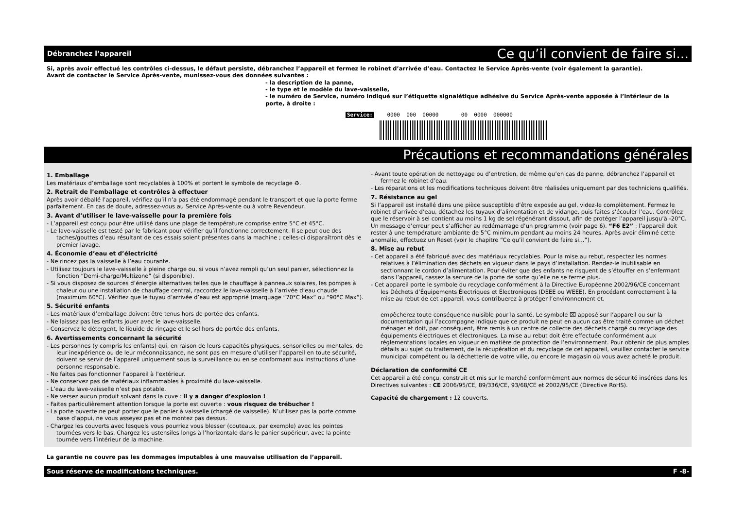Débranchez l’appareil Ce qu’il convient de faire si...
Si, après avoir effectué les contrôles ci-dessus, le défaut persiste, débranchez l’appareil et fermez le robinet d’arrivée d’eau. Contactez le Service Après-vente (voir également la garantie).
Avant de contacter le Service Après-vente, munissez-vous des données suivantes :
- la description de la panne,
- le type et le modèle du lave-vaisselle,
- le numéro de Service, numéro indiqué sur l’étiquette signalétique adhésive du Service Après-vente apposée à l’intérieur de la porte, à droite :
Service: 0000 000 00000 00 0000 000000
Précautions et recommandations générales
1. Emballage
Les matériaux d’emballage sont recyclables à 100% et portent le symbole de recyclage ♻.
2. Retrait de l’emballage et contrôles à effectuer
Après avoir déballé l’appareil, vérifiez qu’il n’a pas été endommagé pendant le transport et que la porte ferme parfaitement. En cas de doute, adressez-vous au Service Après-vente ou à votre Revendeur.
3. Avant d’utiliser le lave-vaisselle pour la première fois
- L’appareil est conçu pour être utilisé dans une plage de température comprise entre 5°C et 45°C.
- Le lave-vaisselle est testé par le fabricant pour vérifier qu’il fonctionne correctement. Il se peut que des taches/gouttes d’eau résultant de ces essais soient présentes dans la machine ; celles-ci disparaîtront dès le premier lavage.
4. Économie d’eau et d’électricité
- Ne rincez pas la vaisselle à l’eau courante.
- Utilisez toujours le lave-vaisselle à pleine charge ou, si vous n’avez rempli qu’un seul panier, sélectionnez la fonction “Demi-charge/Multizone” (si disponible).
- Si vous disposez de sources d’énergie alternatives telles que le chauffage à panneaux solaires, les pompes à chaleur ou une installation de chauffage central, raccordez le lave-vaisselle à l’arrivée d’eau chaude (maximum 60°C). Vérifiez que le tuyau d’arrivée d’eau est approprié (marquage “70°C Max” ou “90°C Max”).
5. Sécurité enfants
- Les matériaux d’emballage doivent être tenus hors de portée des enfants.
- Ne laissez pas les enfants jouer avec le lave-vaisselle.
- Conservez le détergent, le liquide de rinçage et le sel hors de portée des enfants.
6. Avertissements concernant la sécurité
- Les personnes (y compris les enfants) qui, en raison de leurs capacités physiques, sensorielles ou mentales, de leur inexpérience ou de leur méconnaissance, ne sont pas en mesure d’utiliser l’appareil en toute sécurité, doivent se servir de l’appareil uniquement sous la surveillance ou en se conformant aux instructions d’une personne responsable.
- Ne faites pas fonctionner l’appareil à l’extérieur.
- Ne conservez pas de matériaux inflammables à proximité du lave-vaisselle.
- L’eau du lave-vaisselle n’est pas potable.
- Ne versez aucun produit solvant dans la cuve : il y a danger d’explosion !
- Faites particulièrement attention lorsque la porte est ouverte : vous risquez de trébucher !
- La porte ouverte ne peut porter que le panier à vaisselle (chargé de vaisselle). N’utilisez pas la porte comme base d’appui, ne vous asseyez pas et ne montez pas dessus.
- Chargez les couverts avec lesquels vous pourriez vous blesser (couteaux, par exemple) avec les pointes tournées vers le bas. Chargez les ustensiles longs à l’horizontale dans le panier supérieur, avec la pointe tournée vers l’intérieur de la machine.
- Avant toute opération de nettoyage ou d’entretien, de même qu’en cas de panne, débranchez l’appareil et fermez le robinet d’eau.
- Les réparations et les modifications techniques doivent être réalisées uniquement par des techniciens qualifiés.
7. Résistance au gel
Si l’appareil est installé dans une pièce susceptible d’être exposée au gel, videz-le complètement. Fermez le robinet d’arrivée d’eau, détachez les tuyaux d’alimentation et de vidange, puis faites s’écouler l’eau. Contrôlez que le réservoir à sel contient au moins 1 kg de sel régénérant dissout, afin de protéger l’appareil jusqu’à -20°C. Un message d’erreur peut s’afficher au redémarrage d’un programme (voir page 6). “F6 E2” : l’appareil doit rester à une température ambiante de 5°C minimum pendant au moins 24 heures. Après avoir éliminé cette anomalie, effectuez un Reset (voir le chapitre “Ce qu’il convient de faire si...”).
8. Mise au rebut
- Cet appareil a été fabriqué avec des matériaux recyclables. Pour la mise au rebut, respectez les normes relatives à l’élimination des déchets en vigueur dans le pays d’installation. Rendez-le inutilisable en sectionnant le cordon d’alimentation. Pour éviter que des enfants ne risquent de s’étouffer en s’enfermant dans l’appareil, cassez la serrure de la porte de sorte qu’elle ne se ferme plus.
- Cet appareil porte le symbole du recyclage conformément à la Directive Européenne 2002/96/CE concernant les Déchets d’Équipements Électriques et Électroniques (DEEE ou WEEE). En procédant correctement à la mise au rebut de cet appareil, vous contribuerez à protéger l’environnement et.
empêcherez toute conséquence nuisible pour la santé. Le symbole ⌧ apposé sur l’appareil ou sur la documentation qui l’accompagne indique que ce produit ne peut en aucun cas être traité comme un déchet ménager et doit, par conséquent, être remis à un centre de collecte des déchets chargé du recyclage des équipements électriques et électroniques. La mise au rebut doit être effectuée conformément aux réglementations locales en vigueur en matière de protection de l’environnement. Pour obtenir de plus amples détails au sujet du traitement, de la récupération et du recyclage de cet appareil, veuillez contacter le service municipal compétent ou la déchetterie de votre ville, ou encore le magasin où vous avez acheté le produit.
Déclaration de conformité CE
Cet appareil a été conçu, construit et mis sur le marché conformément aux normes de sécurité insérées dans les Directives suivantes : CE 2006/95/CE, 89/336/CE, 93/68/CE et 2002/95/CE (Directive RoHS).
Capacité de chargement : 12 couverts.
La garantie ne couvre pas les dommages imputables à une mauvaise utilisation de l’appareil.
Sous réserve de modifications techniques. F -8-